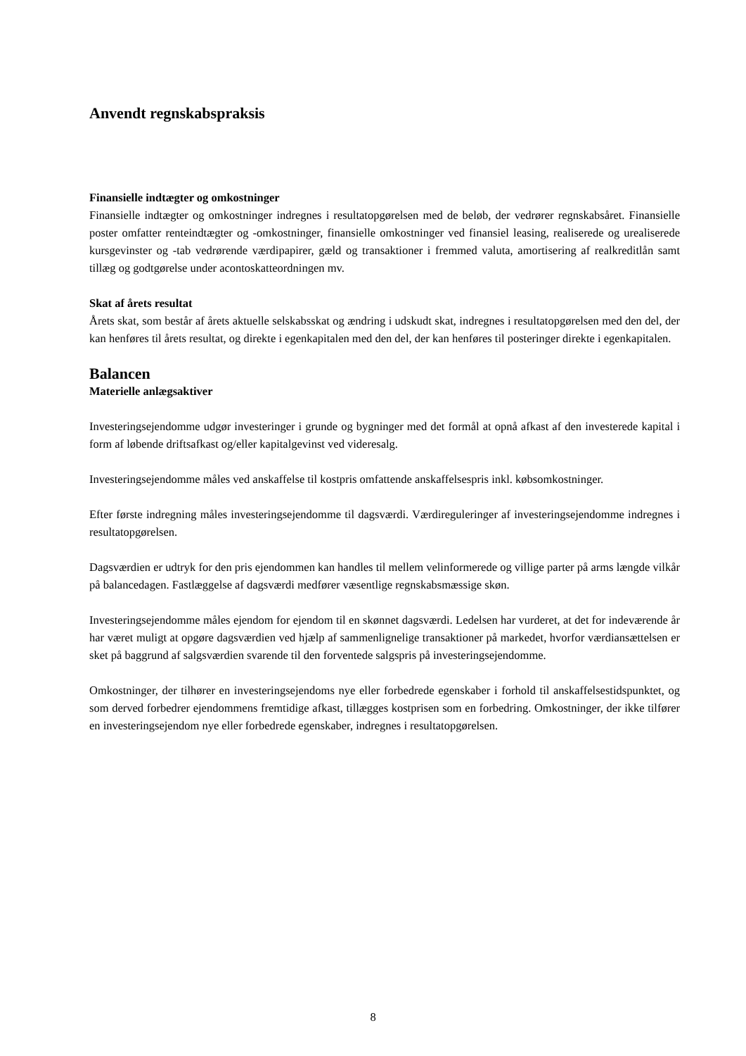Anvendt regnskabspraksis
Finansielle indtægter og omkostninger
Finansielle indtægter og omkostninger indregnes i resultatopgørelsen med de beløb, der vedrører regnskabsåret. Finansielle poster omfatter renteindtægter og -omkostninger, finansielle omkostninger ved finansiel leasing, realiserede og urealiserede kursgevinster og -tab vedrørende værdipapirer, gæld og transaktioner i fremmed valuta, amortisering af realkreditlån samt tillæg og godtgørelse under acontoskatteordningen mv.
Skat af årets resultat
Årets skat, som består af årets aktuelle selskabsskat og ændring i udskudt skat, indregnes i resultatopgørelsen med den del, der kan henføres til årets resultat, og direkte i egenkapitalen med den del, der kan henføres til posteringer direkte i egenkapitalen.
Balancen
Materielle anlægsaktiver
Investeringsejendomme udgør investeringer i grunde og bygninger med det formål at opnå afkast af den investerede kapital i form af løbende driftsafkast og/eller kapitalgevinst ved videresalg.
Investeringsejendomme måles ved anskaffelse til kostpris omfattende anskaffelsespris inkl. købsomkostninger.
Efter første indregning måles investeringsejendomme til dagsværdi. Værdireguleringer af investeringsejendomme indregnes i resultatopgørelsen.
Dagsværdien er udtryk for den pris ejendommen kan handles til mellem velinformerede og villige parter på arms længde vilkår på balancedagen. Fastlæggelse af dagsværdi medfører væsentlige regnskabsmæssige skøn.
Investeringsejendomme måles ejendom for ejendom til en skønnet dagsværdi. Ledelsen har vurderet, at det for indeværende år har været muligt at opgøre dagsværdien ved hjælp af sammenlignelige transaktioner på markedet, hvorfor værdiansættelsen er sket på baggrund af salgsværdien svarende til den forventede salgspris på investeringsejendomme.
Omkostninger, der tilhører en investeringsejendoms nye eller forbedrede egenskaber i forhold til anskaffelsestidspunktet, og som derved forbedrer ejendommens fremtidige afkast, tillægges kostprisen som en forbedring. Omkostninger, der ikke tilfører en investeringsejendom nye eller forbedrede egenskaber, indregnes i resultatopgørelsen.
8